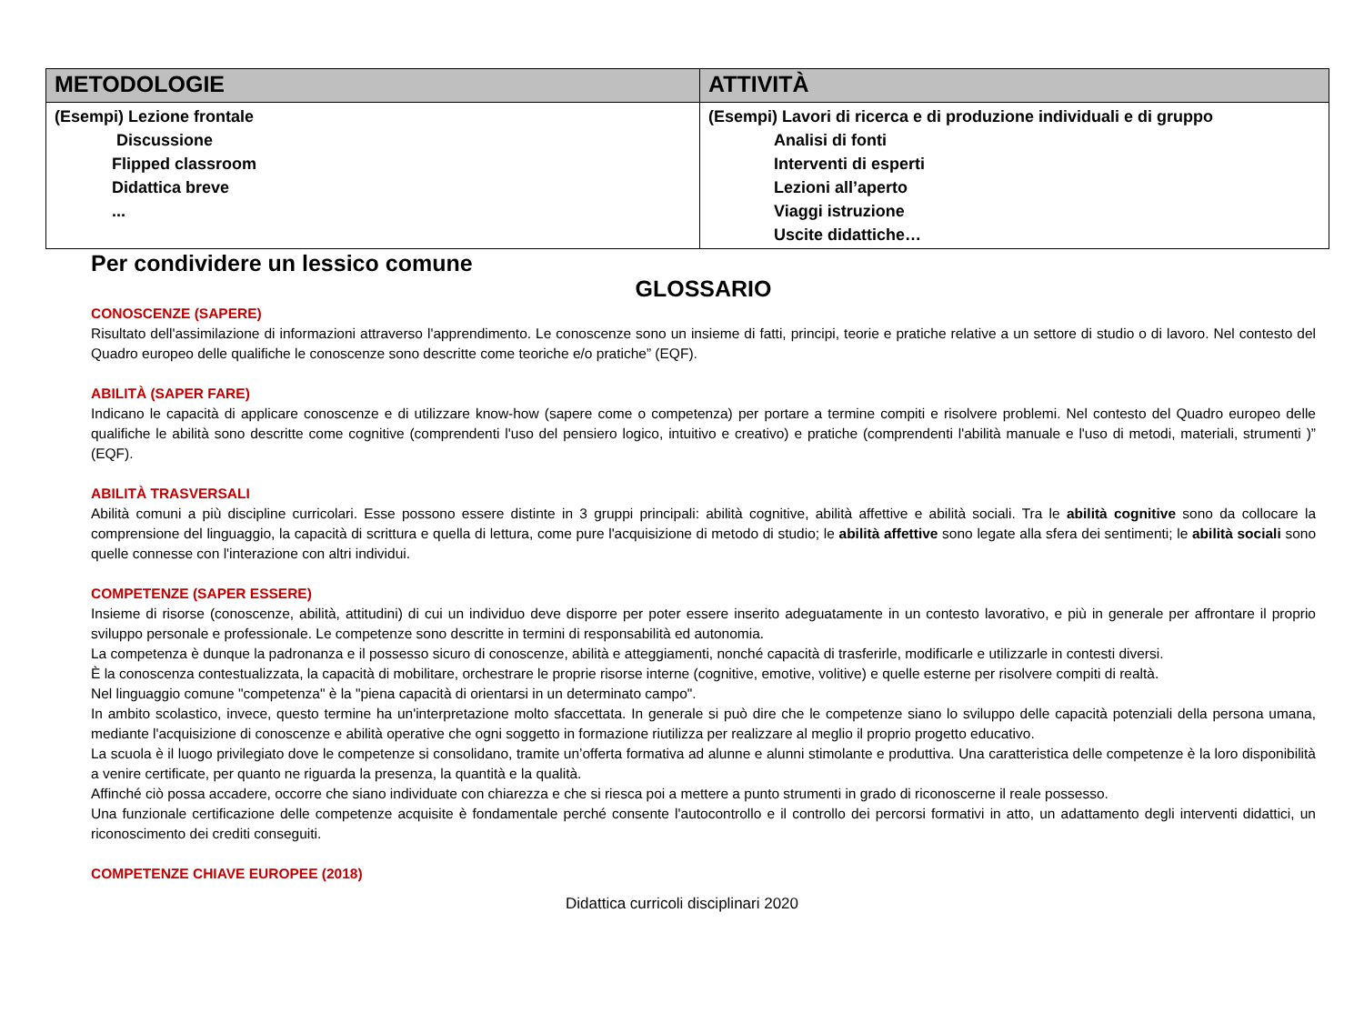| METODOLOGIE | ATTIVITÀ |
| --- | --- |
| (Esempi) Lezione frontale Discussione Flipped classroom Didattica breve ... | (Esempi) Lavori di ricerca e di produzione individuali e di gruppo Analisi di fonti Interventi di esperti Lezioni all’aperto Viaggi istruzione Uscite didattiche… |
Per condividere un lessico comune
GLOSSARIO
CONOSCENZE (SAPERE)
Risultato dell'assimilazione di informazioni attraverso l'apprendimento. Le conoscenze sono un insieme di fatti, principi, teorie e pratiche relative a un settore di studio o di lavoro. Nel contesto del Quadro europeo delle qualifiche le conoscenze sono descritte come teoriche e/o pratiche” (EQF).
ABILITÀ (SAPER FARE)
Indicano le capacità di applicare conoscenze e di utilizzare know-how (sapere come o competenza) per portare a termine compiti e risolvere problemi. Nel contesto del Quadro europeo delle qualifiche le abilità sono descritte come cognitive (comprendenti l'uso del pensiero logico, intuitivo e creativo) e pratiche (comprendenti l'abilità manuale e l'uso di metodi, materiali, strumenti )” (EQF).
ABILITÀ TRASVERSALI
Abilità comuni a più discipline curricolari. Esse possono essere distinte in 3 gruppi principali: abilità cognitive, abilità affettive e abilità sociali. Tra le abilità cognitive sono da collocare la comprensione del linguaggio, la capacità di scrittura e quella di lettura, come pure l'acquisizione di metodo di studio; le abilità affettive sono legate alla sfera dei sentimenti; le abilità sociali sono quelle connesse con l'interazione con altri individui.
COMPETENZE (SAPER ESSERE)
Insieme di risorse (conoscenze, abilità, attitudini) di cui un individuo deve disporre per poter essere inserito adeguatamente in un contesto lavorativo, e più in generale per affrontare il proprio sviluppo personale e professionale. Le competenze sono descritte in termini di responsabilità ed autonomia.
La competenza è dunque la padronanza e il possesso sicuro di conoscenze, abilità e atteggiamenti, nonché capacità di trasferirle, modificarle e utilizzarle in contesti diversi.
È la conoscenza contestualizzata, la capacità di mobilitare, orchestrare le proprie risorse interne (cognitive, emotive, volitive) e quelle esterne per risolvere compiti di realtà.
Nel linguaggio comune "competenza" è la "piena capacità di orientarsi in un determinato campo".
In ambito scolastico, invece, questo termine ha un'interpretazione molto sfaccettata. In generale si può dire che le competenze siano lo sviluppo delle capacità potenziali della persona umana, mediante l'acquisizione di conoscenze e abilità operative che ogni soggetto in formazione riutilizza per realizzare al meglio il proprio progetto educativo.
La scuola è il luogo privilegiato dove le competenze si consolidano, tramite un’offerta formativa ad alunne e alunni stimolante e produttiva. Una caratteristica delle competenze è la loro disponibilità a venire certificate, per quanto ne riguarda la presenza, la quantità e la qualità.
Affinché ciò possa accadere, occorre che siano individuate con chiarezza e che si riesca poi a mettere a punto strumenti in grado di riconoscerne il reale possesso.
Una funzionale certificazione delle competenze acquisite è fondamentale perché consente l'autocontrollo e il controllo dei percorsi formativi in atto, un adattamento degli interventi didattici, un riconoscimento dei crediti conseguiti.
COMPETENZE CHIAVE EUROPEE (2018)
Didattica curricoli disciplinari 2020